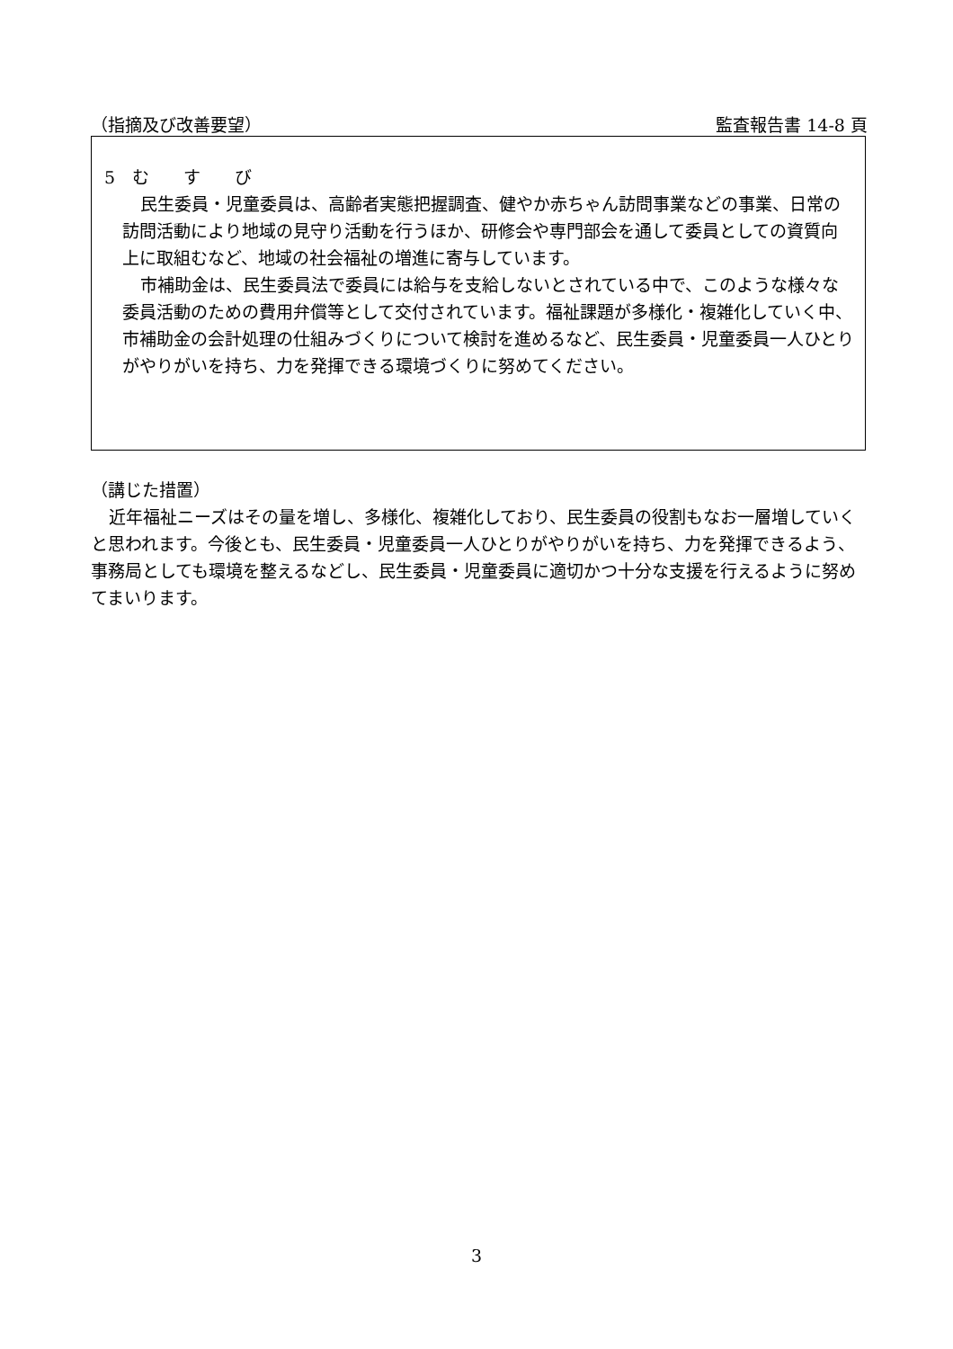（指摘及び改善要望） 監査報告書 14-8 頁
5　む　　す　　び
民生委員・児童委員は、高齢者実態把握調査、健やか赤ちゃん訪問事業などの事業、日常の訪問活動により地域の見守り活動を行うほか、研修会や専門部会を通して委員としての資質向上に取組むなど、地域の社会福祉の増進に寄与しています。
市補助金は、民生委員法で委員には給与を支給しないとされている中で、このような様々な委員活動のための費用弁償等として交付されています。福祉課題が多様化・複雑化していく中、市補助金の会計処理の仕組みづくりについて検討を進めるなど、民生委員・児童委員一人ひとりがやりがいを持ち、力を発揮できる環境づくりに努めてください。
（講じた措置）
近年福祉ニーズはその量を増し、多様化、複雑化しており、民生委員の役割もなお一層増していくと思われます。今後とも、民生委員・児童委員一人ひとりがやりがいを持ち、力を発揮できるよう、事務局としても環境を整えるなどし、民生委員・児童委員に適切かつ十分な支援を行えるように努めてまいります。
3